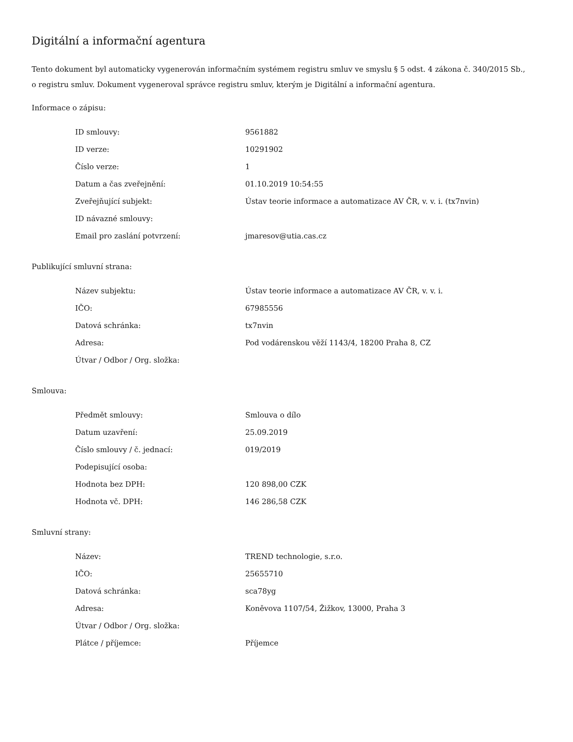Digitální a informační agentura
Tento dokument byl automaticky vygenerován informačním systémem registru smluv ve smyslu § 5 odst. 4 zákona č. 340/2015 Sb., o registru smluv. Dokument vygeneroval správce registru smluv, kterým je Digitální a informační agentura.
Informace o zápisu:
| ID smlouvy: | 9561882 |
| ID verze: | 10291902 |
| Číslo verze: | 1 |
| Datum a čas zveřejnění: | 01.10.2019 10:54:55 |
| Zveřejňující subjekt: | Ústav teorie informace a automatizace AV ČR, v. v. i. (tx7nvin) |
| ID návazné smlouvy: | |
| Email pro zaslání potvrzení: | jmaresov@utia.cas.cz |
Publikující smluvní strana:
| Název subjektu: | Ústav teorie informace a automatizace AV ČR, v. v. i. |
| IČO: | 67985556 |
| Datová schránka: | tx7nvin |
| Adresa: | Pod vodárenskou věží 1143/4, 18200 Praha 8, CZ |
| Útvar / Odbor / Org. složka: | |
Smlouva:
| Předmět smlouvy: | Smlouva o dílo |
| Datum uzavření: | 25.09.2019 |
| Číslo smlouvy / č. jednací: | 019/2019 |
| Podepisující osoba: | |
| Hodnota bez DPH: | 120 898,00 CZK |
| Hodnota vč. DPH: | 146 286,58 CZK |
Smluvní strany:
| Název: | TREND technologie, s.r.o. |
| IČO: | 25655710 |
| Datová schránka: | sca78yg |
| Adresa: | Koněvova 1107/54, Žižkov, 13000, Praha 3 |
| Útvar / Odbor / Org. složka: | |
| Plátce / příjemce: | Příjemce |